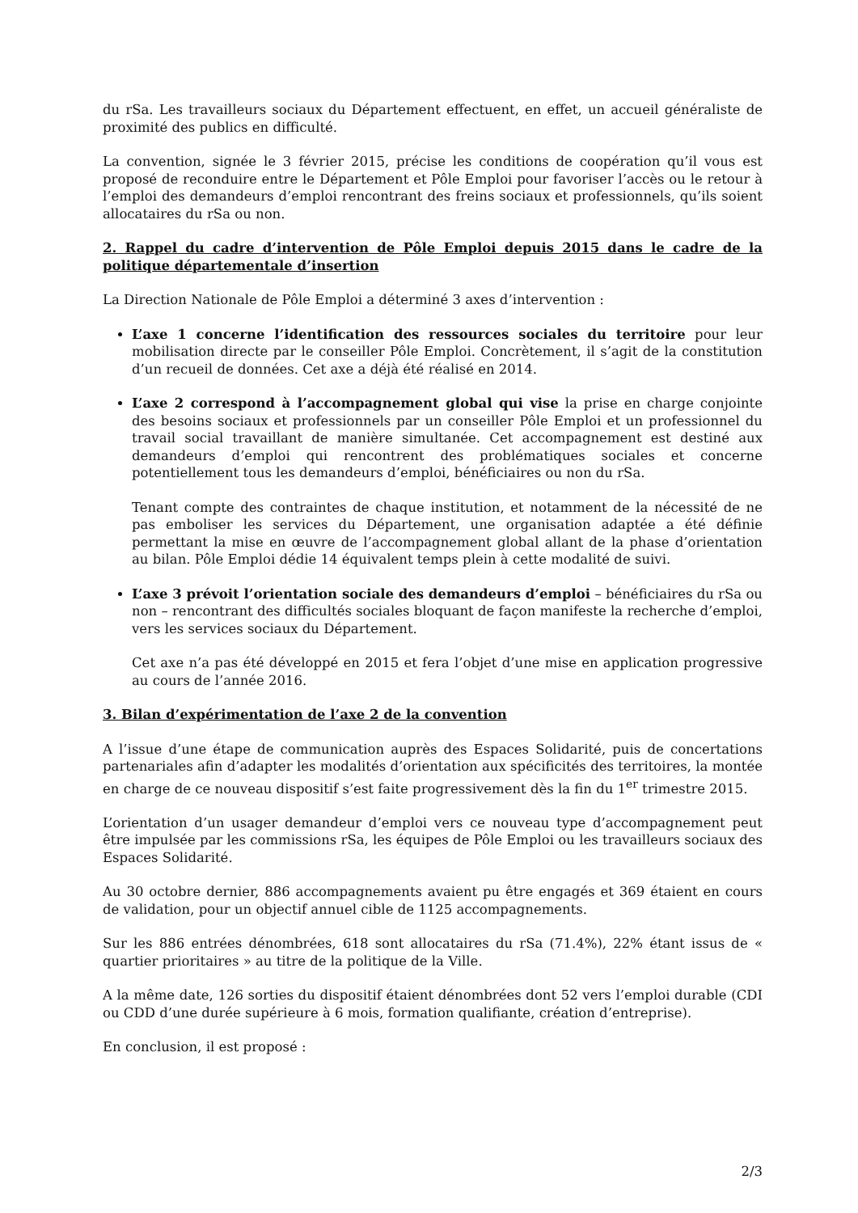du rSa. Les travailleurs sociaux du Département effectuent, en effet, un accueil généraliste de proximité des publics en difficulté.
La convention, signée le 3 février 2015, précise les conditions de coopération qu’il vous est proposé de reconduire entre le Département et Pôle Emploi pour favoriser l’accès ou le retour à l’emploi des demandeurs d’emploi rencontrant des freins sociaux et professionnels, qu’ils soient allocataires du rSa ou non.
2. Rappel du cadre d’intervention de Pôle Emploi depuis 2015 dans le cadre de la politique départementale d’insertion
La Direction Nationale de Pôle Emploi a déterminé 3 axes d’intervention :
L’axe 1 concerne l’identification des ressources sociales du territoire pour leur mobilisation directe par le conseiller Pôle Emploi. Concrètement, il s’agit de la constitution d’un recueil de données. Cet axe a déjà été réalisé en 2014.
L’axe 2 correspond à l’accompagnement global qui vise la prise en charge conjointe des besoins sociaux et professionnels par un conseiller Pôle Emploi et un professionnel du travail social travaillant de manière simultanée. Cet accompagnement est destiné aux demandeurs d’emploi qui rencontrent des problématiques sociales et concerne potentiellement tous les demandeurs d’emploi, bénéficiaires ou non du rSa.
Tenant compte des contraintes de chaque institution, et notamment de la nécessité de ne pas emboliser les services du Département, une organisation adaptée a été définie permettant la mise en œuvre de l’accompagnement global allant de la phase d’orientation au bilan. Pôle Emploi dédie 14 équivalent temps plein à cette modalité de suivi.
L’axe 3 prévoit l’orientation sociale des demandeurs d’emploi – bénéficiaires du rSa ou non – rencontrant des difficultés sociales bloquant de façon manifeste la recherche d’emploi, vers les services sociaux du Département.
Cet axe n’a pas été développé en 2015 et fera l’objet d’une mise en application progressive au cours de l’année 2016.
3. Bilan d’expérimentation de l’axe 2 de la convention
A l’issue d’une étape de communication auprès des Espaces Solidarité, puis de concertations partenariales afin d’adapter les modalités d’orientation aux spécificités des territoires, la montée en charge de ce nouveau dispositif s’est faite progressivement dès la fin du 1<sup>er</sup> trimestre 2015.
L’orientation d’un usager demandeur d’emploi vers ce nouveau type d’accompagnement peut être impulsée par les commissions rSa, les équipes de Pôle Emploi ou les travailleurs sociaux des Espaces Solidarité.
Au 30 octobre dernier, 886 accompagnements avaient pu être engagés et 369 étaient en cours de validation, pour un objectif annuel cible de 1125 accompagnements.
Sur les 886 entrées dénombrées, 618 sont allocataires du rSa (71.4%), 22% étant issus de « quartier prioritaires » au titre de la politique de la Ville.
A la même date, 126 sorties du dispositif étaient dénombrées dont 52 vers l’emploi durable (CDI ou CDD d’une durée supérieure à 6 mois, formation qualifiante, création d’entreprise).
En conclusion, il est proposé :
2/3